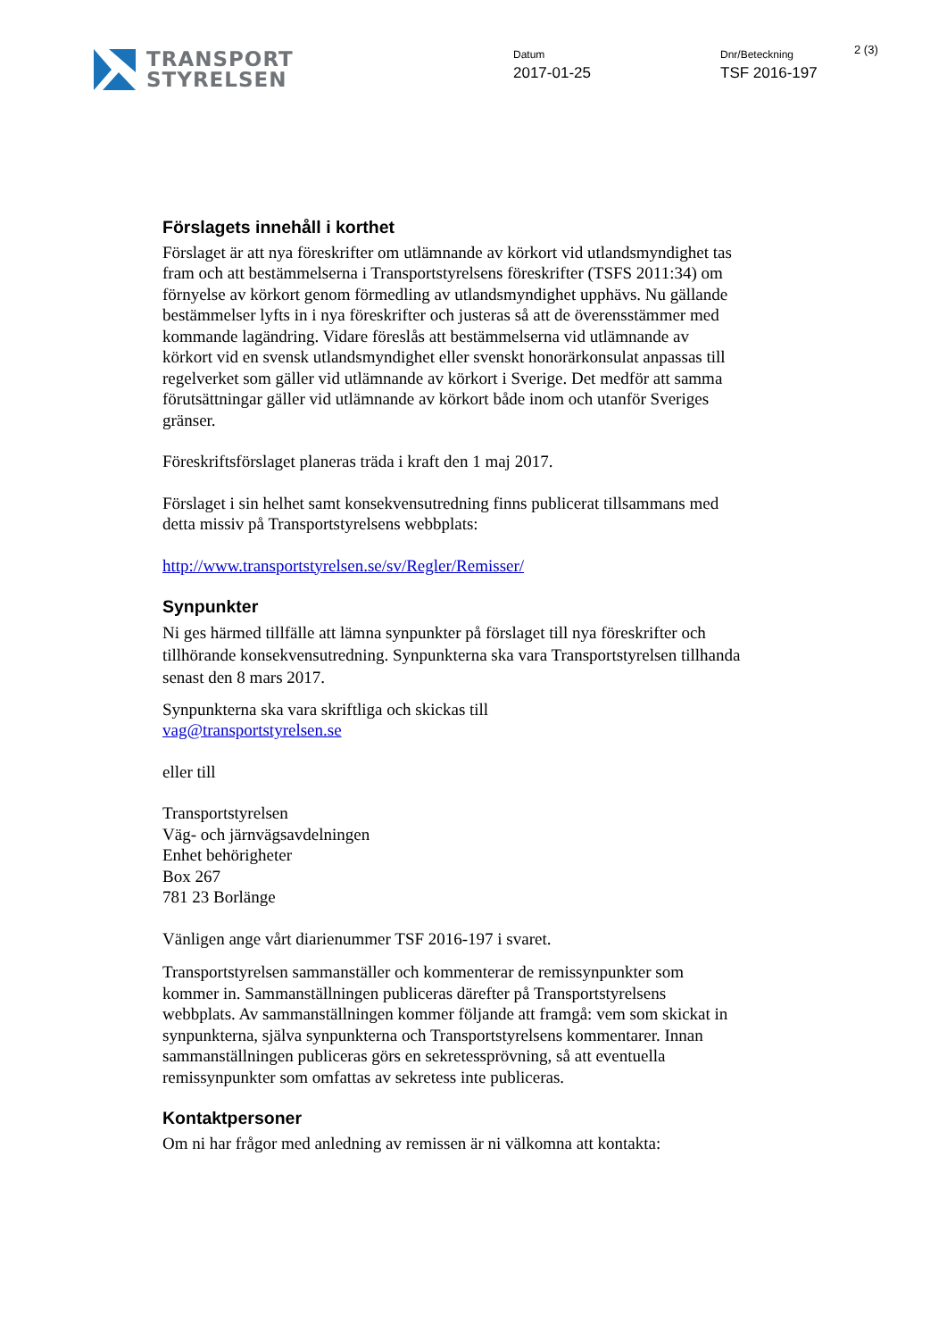TRANSPORT
STYRELSEN
Datum
2017-01-25
Dnr/Beteckning
TSF 2016-197
2 (3)
Förslagets innehåll i korthet
Förslaget är att nya föreskrifter om utlämnande av körkort vid utlandsmyndighet tas fram och att bestämmelserna i Transportstyrelsens föreskrifter (TSFS 2011:34) om förnyelse av körkort genom förmedling av utlandsmyndighet upphävs. Nu gällande bestämmelser lyfts in i nya föreskrifter och justeras så att de överensstämmer med kommande lagändring. Vidare föreslås att bestämmelserna vid utlämnande av körkort vid en svensk utlandsmyndighet eller svenskt honorärkonsulat anpassas till regelverket som gäller vid utlämnande av körkort i Sverige. Det medför att samma förutsättningar gäller vid utlämnande av körkort både inom och utanför Sveriges gränser.
Föreskriftsförslaget planeras träda i kraft den 1 maj 2017.
Förslaget i sin helhet samt konsekvensutredning finns publicerat tillsammans med detta missiv på Transportstyrelsens webbplats:
http://www.transportstyrelsen.se/sv/Regler/Remisser/
Synpunkter
Ni ges härmed tillfälle att lämna synpunkter på förslaget till nya föreskrifter och tillhörande konsekvensutredning. Synpunkterna ska vara Transportstyrelsen tillhanda senast den 8 mars 2017.
Synpunkterna ska vara skriftliga och skickas till
vag@transportstyrelsen.se
eller till
Transportstyrelsen
Väg- och järnvägsavdelningen
Enhet behörigheter
Box 267
781 23 Borlänge
Vänligen ange vårt diarienummer TSF 2016-197 i svaret.
Transportstyrelsen sammanställer och kommenterar de remissynpunkter som kommer in. Sammanställningen publiceras därefter på Transportstyrelsens webbplats. Av sammanställningen kommer följande att framgå: vem som skickat in synpunkterna, själva synpunkterna och Transportstyrelsens kommentarer. Innan sammanställningen publiceras görs en sekretessprövning, så att eventuella remissynpunkter som omfattas av sekretess inte publiceras.
Kontaktpersoner
Om ni har frågor med anledning av remissen är ni välkomna att kontakta: